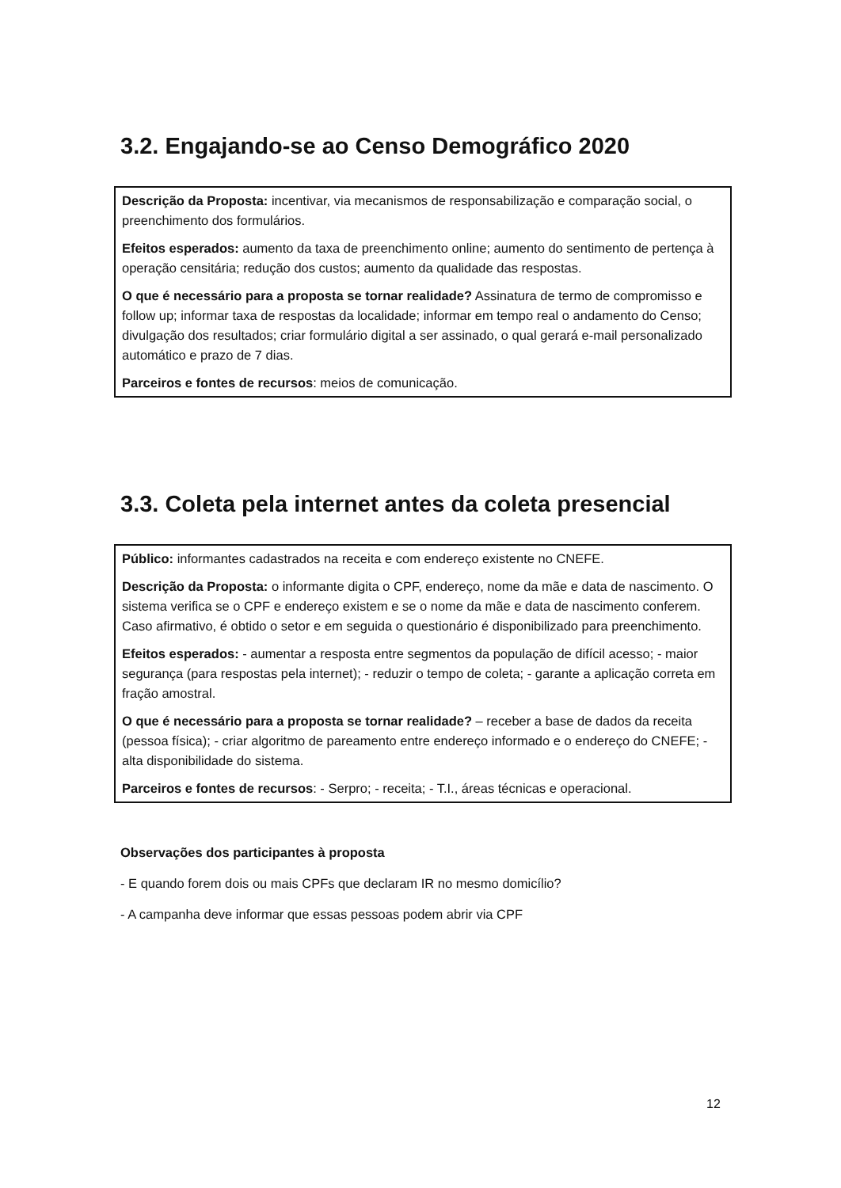3.2. Engajando-se ao Censo Demográfico 2020
Descrição da Proposta: incentivar, via mecanismos de responsabilização e comparação social, o preenchimento dos formulários.
Efeitos esperados: aumento da taxa de preenchimento online; aumento do sentimento de pertença à operação censitária; redução dos custos; aumento da qualidade das respostas.
O que é necessário para a proposta se tornar realidade? Assinatura de termo de compromisso e follow up; informar taxa de respostas da localidade; informar em tempo real o andamento do Censo; divulgação dos resultados; criar formulário digital a ser assinado, o qual gerará e-mail personalizado automático e prazo de 7 dias.
Parceiros e fontes de recursos: meios de comunicação.
3.3. Coleta pela internet antes da coleta presencial
Público: informantes cadastrados na receita e com endereço existente no CNEFE.
Descrição da Proposta: o informante digita o CPF, endereço, nome da mãe e data de nascimento. O sistema verifica se o CPF e endereço existem e se o nome da mãe e data de nascimento conferem. Caso afirmativo, é obtido o setor e em seguida o questionário é disponibilizado para preenchimento.
Efeitos esperados: - aumentar a resposta entre segmentos da população de difícil acesso; - maior segurança (para respostas pela internet); - reduzir o tempo de coleta; - garante a aplicação correta em fração amostral.
O que é necessário para a proposta se tornar realidade? – receber a base de dados da receita (pessoa física); - criar algoritmo de pareamento entre endereço informado e o endereço do CNEFE; - alta disponibilidade do sistema.
Parceiros e fontes de recursos: - Serpro; - receita; - T.I., áreas técnicas e operacional.
Observações dos participantes à proposta
- E quando forem dois ou mais CPFs que declaram IR no mesmo domicílio?
- A campanha deve informar que essas pessoas podem abrir via CPF
12